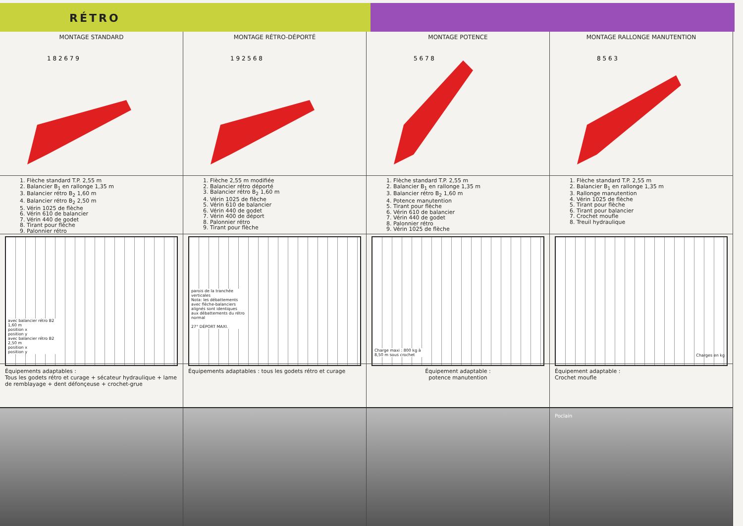RÉTRO
MONTAGE STANDARD
1 8 2 6 7 9
MONTAGE RÉTRO-DÉPORTÉ
1 9 2 5 6 8
MONTAGE POTENCE
5 6 7 8
MONTAGE RALLONGE MANUTENTION
8 5 6 3
1. Flèche standard T.P. 2,55 m
2. Balancier B<sub>1</sub> en rallonge 1,35 m
3. Balancier rétro B<sub>2</sub> 1,60 m
4. Balancier rétro B<sub>2</sub> 2,50 m
5. Vérin 1025 de flèche
6. Vérin 610 de balancier
7. Vérin 440 de godet
8. Tirant pour flèche
9. Palonnier rétro
1. Flèche 2,55 m modifiée
2. Balancier rétro déporté
3. Balancier rétro B<sub>2</sub> 1,60 m
4. Vérin 1025 de flèche
5. Vérin 610 de balancier
6. Vérin 440 de godet
7. Vérin 400 de déport
8. Palonnier rétro
9. Tirant pour flèche
1. Flèche standard T.P. 2,55 m
2. Balancier B<sub>1</sub> en rallonge 1,35 m
3. Balancier rétro B<sub>2</sub> 1,60 m
4. Potence manutention
5. Tirant pour flèche
6. Vérin 610 de balancier
7. Vérin 440 de godet
8. Palonnier rétro
9. Vérin 1025 de flèche
1. Flèche standard T.P. 2,55 m
2. Balancier B<sub>1</sub> en rallonge 1,35 m
3. Rallonge manutention
4. Vérin 1025 de flèche
5. Tirant pour flèche
6. Tirant pour balancier
7. Crochet moufle
8. Treuil hydraulique
avec balancier rétro B2 1,60 m
position x
position y
avec balancier rétro B2 2,50 m
position x
position y
parois de la tranchée verticales
Nota: les débattements avec flèche-balanciers alignés sont identiques aux débattements du rétro normal
27° DÉPORT MAXI.
Charge maxi : 800 kg à 8,50 m sous crochet
Charges en kg
Équipements adaptables :
Tous les godets rétro et curage + sécateur hydraulique + lame de remblayage + dent défonçeuse + crochet-grue
Équipements adaptables : tous les godets rétro et curage Équipement adaptable :
potence manutention
Équipement adaptable :
Crochet moufle
Poclain